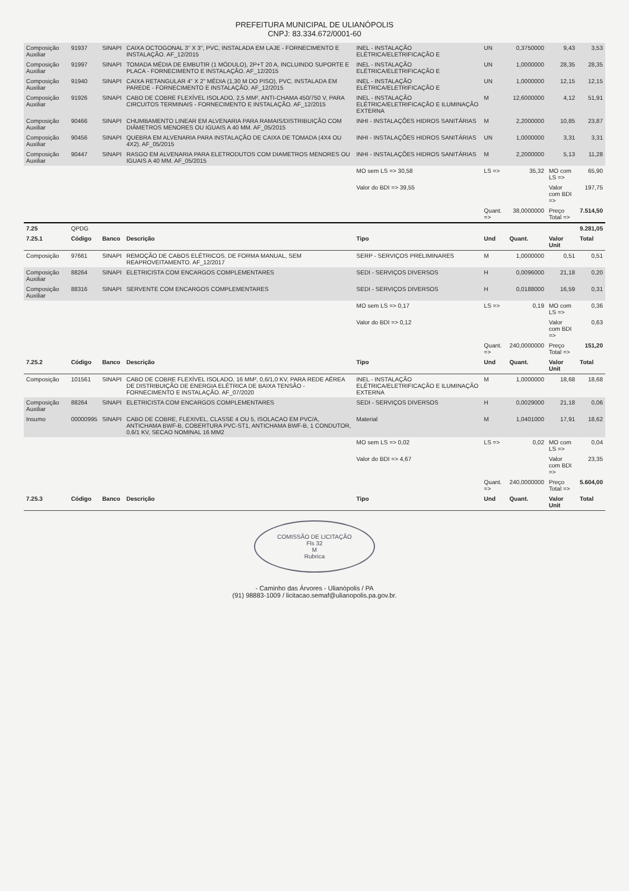PREFEITURA MUNICIPAL DE ULIANÓPOLIS
CNPJ: 83.334.672/0001-60
| Composição Auxiliar | 91937 | SINAPI | CAIXA OCTOGONAL 3" X 3", PVC, INSTALADA EM LAJE - FORNECIMENTO E INSTALAÇÃO. AF_12/2015 | INEL - INSTALAÇÃO ELÉTRICA/ELETRIFICAÇÃO E | UN | 0,3750000 | 9,43 | 3,53 |
| Composição Auxiliar | 91997 | SINAPI | TOMADA MÉDIA DE EMBUTIR (1 MÓDULO), 2P+T 20 A, INCLUINDO SUPORTE E PLACA - FORNECIMENTO E INSTALAÇÃO. AF_12/2015 | INEL - INSTALAÇÃO ELÉTRICA/ELETRIFICAÇÃO E | UN | 1,0000000 | 28,35 | 28,35 |
| Composição Auxiliar | 91940 | SINAPI | CAIXA RETANGULAR 4" X 2" MÉDIA (1,30 M DO PISO), PVC, INSTALADA EM PAREDE - FORNECIMENTO E INSTALAÇÃO. AF_12/2015 | INEL - INSTALAÇÃO ELÉTRICA/ELETRIFICAÇÃO E | UN | 1,0000000 | 12,15 | 12,15 |
| Composição Auxiliar | 91926 | SINAPI | CABO DE COBRE FLEXÍVEL ISOLADO, 2,5 MM², ANTI-CHAMA 450/750 V, PARA CIRCUITOS TERMINAIS - FORNECIMENTO E INSTALAÇÃO. AF_12/2015 | INEL - INSTALAÇÃO ELÉTRICA/ELETRIFICAÇÃO E ILUMINAÇÃO EXTERNA | M | 12,6000000 | 4,12 | 51,91 |
| Composição Auxiliar | 90466 | SINAPI | CHUMBAMENTO LINEAR EM ALVENARIA PARA RAMAIS/DISTRIBUIÇÃO COM DIÂMETROS MENORES OU IGUAIS A 40 MM. AF_05/2015 | INHI - INSTALAÇÕES HIDROS SANITÁRIAS | M | 2,2000000 | 10,85 | 23,87 |
| Composição Auxiliar | 90456 | SINAPI | QUEBRA EM ALVENARIA PARA INSTALAÇÃO DE CAIXA DE TOMADA (4X4 OU 4X2). AF_05/2015 | INHI - INSTALAÇÕES HIDROS SANITÁRIAS | UN | 1,0000000 | 3,31 | 3,31 |
| Composição Auxiliar | 90447 | SINAPI | RASGO EM ALVENARIA PARA ELETRODUTOS COM DIAMETROS MENORES OU IGUAIS A 40 MM. AF_05/2015 | INHI - INSTALAÇÕES HIDROS SANITÁRIAS | M | 2,2000000 | 5,13 | 11,28 |
| | | | | MO sem LS => 30,58 | LS => | 35,32 | MO com LS => | 65,90 |
| | | | | Valor do BDI => 39,55 | | | Valor com BDI => | 197,75 |
| | | | | | Quant. => | 38,0000000 | Preço Total => | 7.514,50 |
| 7.25 | QPDG | | | | | | | 9.281,05 |
| 7.25.1 | Código | Banco | Descrição | Tipo | Und | Quant. | Valor Unit | Total |
| Composição | 97661 | SINAPI | REMOÇÃO DE CABOS ELÉTRICOS, DE FORMA MANUAL, SEM REAPROVEITAMENTO. AF_12/2017 | SERP - SERVIÇOS PRELIMINARES | M | 1,0000000 | 0,51 | 0,51 |
| Composição Auxiliar | 88264 | SINAPI | ELETRICISTA COM ENCARGOS COMPLEMENTARES | SEDI - SERVIÇOS DIVERSOS | H | 0,0096000 | 21,18 | 0,20 |
| Composição Auxiliar | 88316 | SINAPI | SERVENTE COM ENCARGOS COMPLEMENTARES | SEDI - SERVIÇOS DIVERSOS | H | 0,0188000 | 16,59 | 0,31 |
| | | | | MO sem LS => 0,17 | LS => | 0,19 | MO com LS => | 0,36 |
| | | | | Valor do BDI => 0,12 | | | Valor com BDI => | 0,63 |
| | | | | | Quant. => | 240,0000000 | Preço Total => | 151,20 |
| 7.25.2 | Código | Banco | Descrição | Tipo | Und | Quant. | Valor Unit | Total |
| Composição | 101561 | SINAPI | CABO DE COBRE FLEXÍVEL ISOLADO, 16 MM², 0,6/1,0 KV, PARA REDE AÉREA DE DISTRIBUIÇÃO DE ENERGIA ELÉTRICA DE BAIXA TENSÃO - FORNECIMENTO E INSTALAÇÃO. AF_07/2020 | INEL - INSTALAÇÃO ELÉTRICA/ELETRIFICAÇÃO E ILUMINAÇÃO EXTERNA | M | 1,0000000 | 18,68 | 18,68 |
| Composição Auxiliar | 88264 | SINAPI | ELETRICISTA COM ENCARGOS COMPLEMENTARES | SEDI - SERVIÇOS DIVERSOS | H | 0,0029000 | 21,18 | 0,06 |
| Insumo | 00000995 | SINAPI | CABO DE COBRE, FLEXIVEL, CLASSE 4 OU 5, ISOLACAO EM PVC/A, ANTICHAMA BWF-B, COBERTURA PVC-ST1, ANTICHAMA BWF-B, 1 CONDUTOR, 0,6/1 KV, SECAO NOMINAL 16 MM2 | Material | M | 1,0401000 | 17,91 | 18,62 |
| | | | | MO sem LS => 0,02 | LS => | 0,02 | MO com LS => | 0,04 |
| | | | | Valor do BDI => 4,67 | | | Valor com BDI => | 23,35 |
| | | | | | Quant. => | 240,0000000 | Preço Total => | 5.604,00 |
| 7.25.3 | Código | Banco | Descrição | Tipo | Und | Quant. | Valor Unit | Total |
COMISSÃO DE LICITAÇÃO
Fls 32
M
Rubrica
- Caminho das Árvores - Ulianópolis / PA
(91) 98883-1009 / licitacao.semaf@ulianopolis.pa.gov.br.